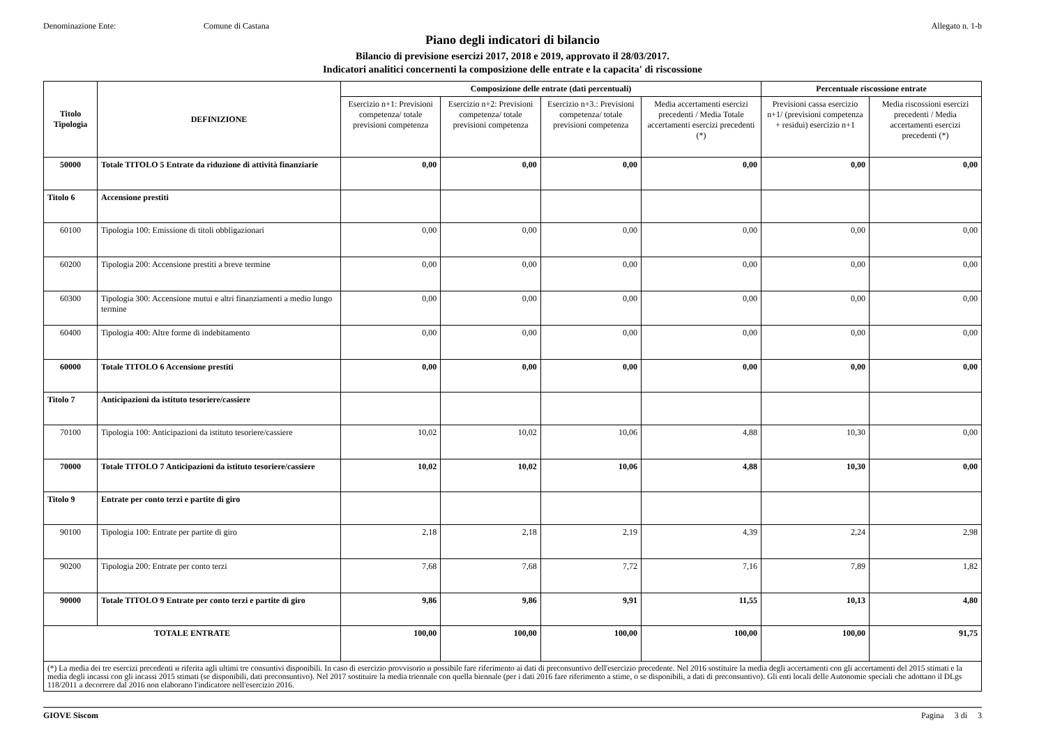Denominazione Ente: Comune di Castana Allegato n. 1-b
Piano degli indicatori di bilancio
Bilancio di previsione esercizi 2017, 2018 e 2019, approvato il 28/03/2017.
Indicatori analitici concernenti la composizione delle entrate e la capacita' di riscossione
| Titolo Tipologia | DEFINIZIONE | Composizione delle entrate (dati percentuali) | | | | Percentuale riscossione entrate | |
| --- | --- | --- | --- | --- | --- | --- | --- |
| | | Esercizio n+1: Previsioni competenza/ totale previsioni competenza | Esercizio n+2: Previsioni competenza/ totale previsioni competenza | Esercizio n+3.: Previsioni competenza/ totale previsioni competenza | Media accertamenti esercizi precedenti / Media Totale accertamenti esercizi precedenti (*) | Previsioni cassa esercizio n+1/ (previsioni competenza + residui) esercizio n+1 | Media riscossioni esercizi precedenti / Media accertamenti esercizi precedenti (*) |
| 50000 | Totale TITOLO 5 Entrate da riduzione di attività finanziarie | 0,00 | 0,00 | 0,00 | 0,00 | 0,00 | 0,00 |
| Titolo 6 | Accensione prestiti | | | | | | |
| 60100 | Tipologia 100: Emissione di titoli obbligazionari | 0,00 | 0,00 | 0,00 | 0,00 | 0,00 | 0,00 |
| 60200 | Tipologia 200: Accensione prestiti a breve termine | 0,00 | 0,00 | 0,00 | 0,00 | 0,00 | 0,00 |
| 60300 | Tipologia 300: Accensione mutui e altri finanziamenti a medio lungo termine | 0,00 | 0,00 | 0,00 | 0,00 | 0,00 | 0,00 |
| 60400 | Tipologia 400: Altre forme di indebitamento | 0,00 | 0,00 | 0,00 | 0,00 | 0,00 | 0,00 |
| 60000 | Totale TITOLO 6 Accensione prestiti | 0,00 | 0,00 | 0,00 | 0,00 | 0,00 | 0,00 |
| Titolo 7 | Anticipazioni da istituto tesoriere/cassiere | | | | | | |
| 70100 | Tipologia 100: Anticipazioni da istituto tesoriere/cassiere | 10,02 | 10,02 | 10,06 | 4,88 | 10,30 | 0,00 |
| 70000 | Totale TITOLO 7 Anticipazioni da istituto tesoriere/cassiere | 10,02 | 10,02 | 10,06 | 4,88 | 10,30 | 0,00 |
| Titolo 9 | Entrate per conto terzi e partite di giro | | | | | | |
| 90100 | Tipologia 100: Entrate per partite di giro | 2,18 | 2,18 | 2,19 | 4,39 | 2,24 | 2,98 |
| 90200 | Tipologia 200: Entrate per conto terzi | 7,68 | 7,68 | 7,72 | 7,16 | 7,89 | 1,82 |
| 90000 | Totale TITOLO 9 Entrate per conto terzi e partite di giro | 9,86 | 9,86 | 9,91 | 11,55 | 10,13 | 4,80 |
| TOTALE ENTRATE | | 100,00 | 100,00 | 100,00 | 100,00 | 100,00 | 91,75 |
| (*) La media dei tre esercizi precedenti и riferita agli ultimi tre consuntivi disponibili. In caso di esercizio provvisorio и possibile fare riferimento ai dati di preconsuntivo dell'esercizio precedente. Nel 2016 sostituire la media degli accertamenti con gli accertamenti del 2015 stimati e la media degli incassi con gli incassi 2015 stimati (se disponibili, dati preconsuntivo). Nel 2017 sostituire la media triennale con quella biennale (per i dati 2016 fare riferimento a stime, o se disponibili, a dati di preconsuntivo). Gli enti locali delle Autonomie speciali che adottano il DLgs 118/2011 a decorrere dal 2016 non elaborano l'indicatore nell'esercizio 2016. | | | | | | | |
GIOVE Siscom Pagina 3 di 3